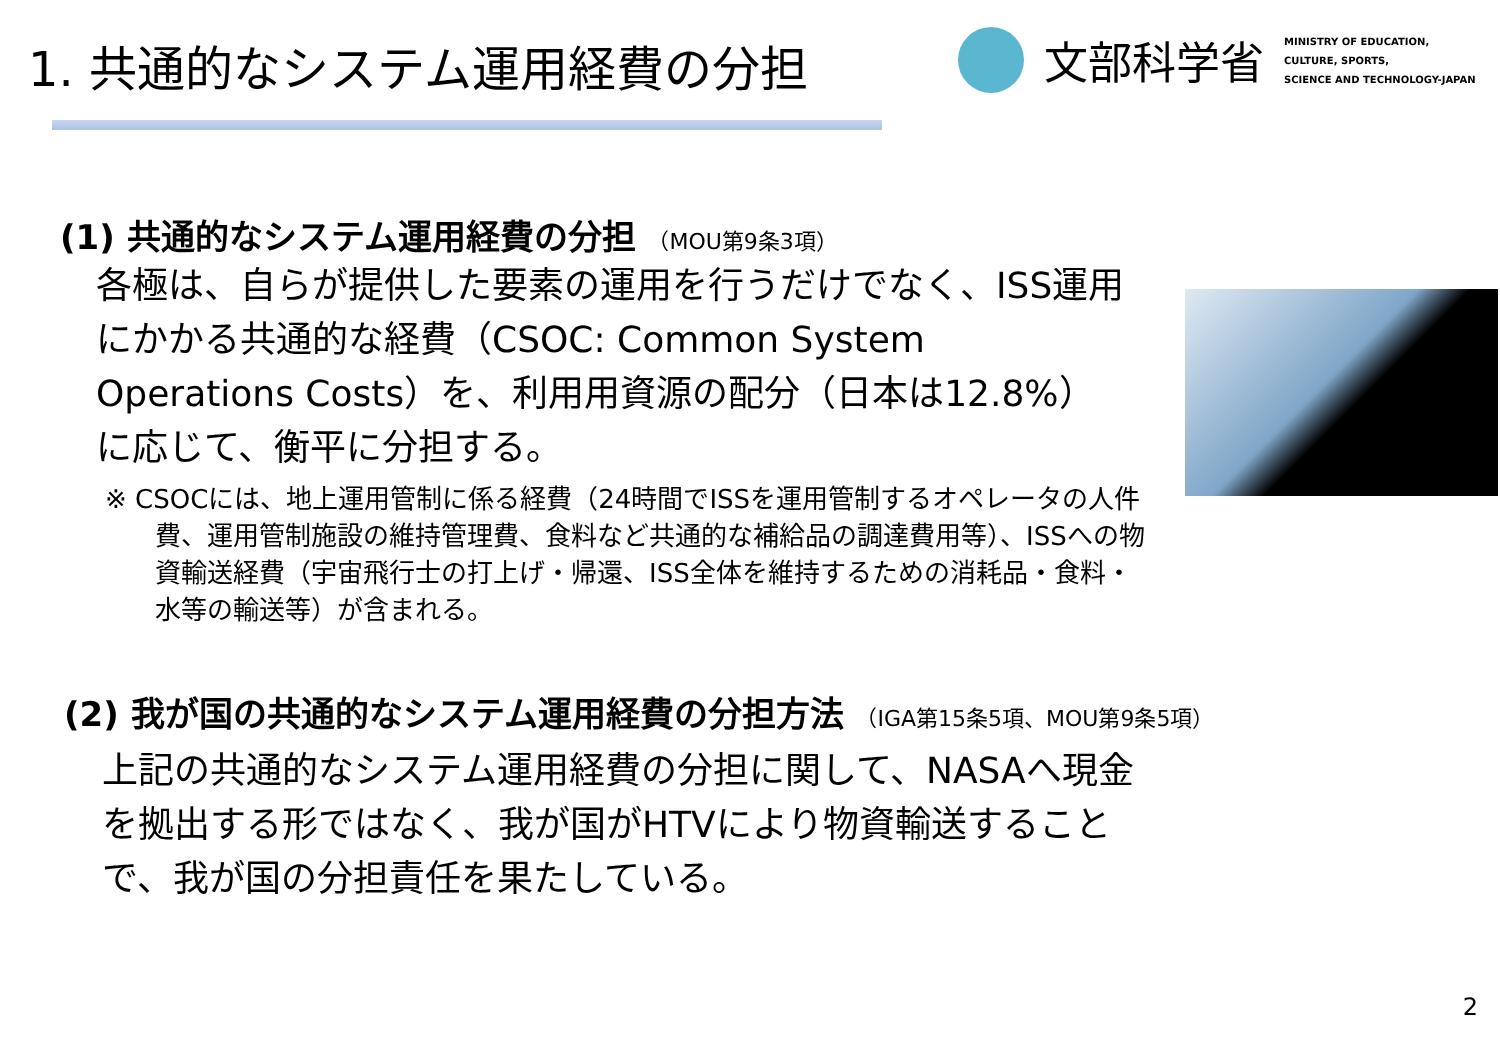1. 共通的なシステム運用経費の分担
文部科学省
MINISTRY OF EDUCATION,
CULTURE, SPORTS,
SCIENCE AND TECHNOLOGY-JAPAN
(1) 共通的なシステム運用経費の分担 （MOU第9条3項）
各極は、自らが提供した要素の運用を行うだけでなく、ISS運用にかかる共通的な経費（CSOC: Common System Operations Costs）を、利用用資源の配分（日本は12.8%）に応じて、衡平に分担する。
※ CSOCには、地上運用管制に係る経費（24時間でISSを運用管制するオペレータの人件費、運用管制施設の維持管理費、食料など共通的な補給品の調達費用等）、ISSへの物資輸送経費（宇宙飛行士の打上げ・帰還、ISS全体を維持するための消耗品・食料・水等の輸送等）が含まれる。
(2) 我が国の共通的なシステム運用経費の分担方法 （IGA第15条5項、MOU第9条5項）
上記の共通的なシステム運用経費の分担に関して、NASAへ現金を拠出する形ではなく、我が国がHTVにより物資輸送することで、我が国の分担責任を果たしている。
2